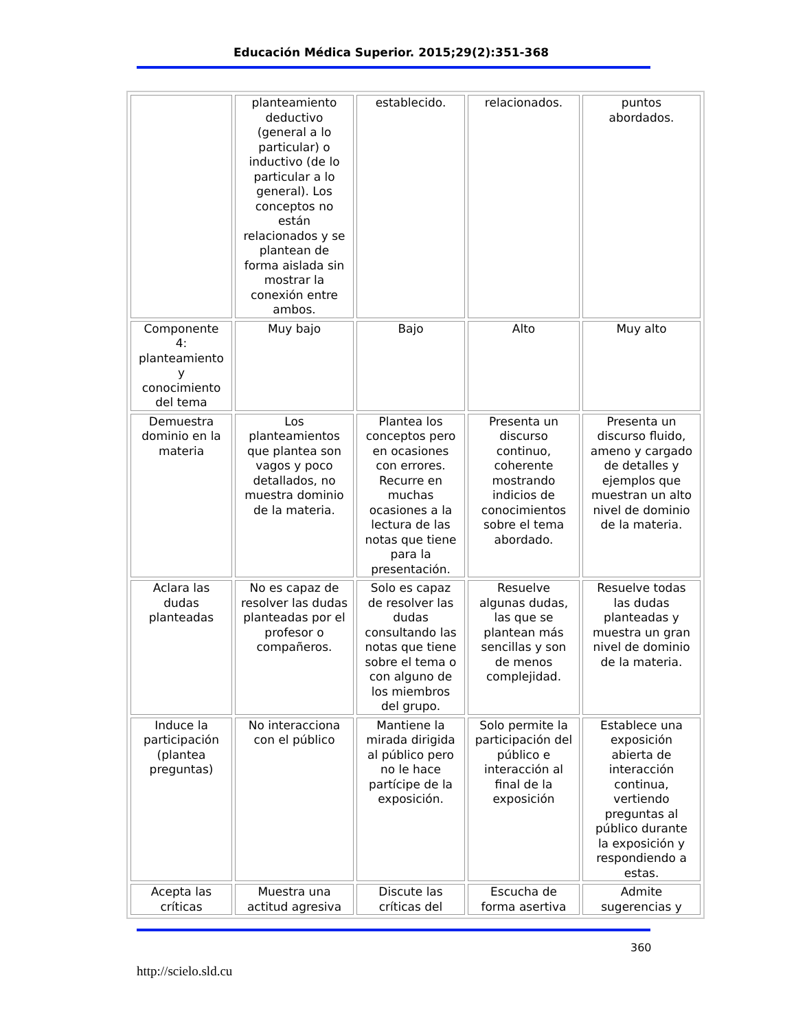Educación Médica Superior. 2015;29(2):351-368
| | planteamiento deductivo (general a lo particular) o inductivo (de lo particular a lo general). Los conceptos no están relacionados y se plantean de forma aislada sin mostrar la conexión entre ambos. | establecido. | relacionados. | puntos abordados. |
| Componente 4: planteamiento y conocimiento del tema | Muy bajo | Bajo | Alto | Muy alto |
| Demuestra dominio en la materia | Los planteamientos que plantea son vagos y poco detallados, no muestra dominio de la materia. | Plantea los conceptos pero en ocasiones con errores. Recurre en muchas ocasiones a la lectura de las notas que tiene para la presentación. | Presenta un discurso continuo, coherente mostrando indicios de conocimientos sobre el tema abordado. | Presenta un discurso fluido, ameno y cargado de detalles y ejemplos que muestran un alto nivel de dominio de la materia. |
| Aclara las dudas planteadas | No es capaz de resolver las dudas planteadas por el profesor o compañeros. | Solo es capaz de resolver las dudas consultando las notas que tiene sobre el tema o con alguno de los miembros del grupo. | Resuelve algunas dudas, las que se plantean más sencillas y son de menos complejidad. | Resuelve todas las dudas planteadas y muestra un gran nivel de dominio de la materia. |
| Induce la participación (plantea preguntas) | No interacciona con el público | Mantiene la mirada dirigida al público pero no le hace partícipe de la exposición. | Solo permite la participación del público e interacción al final de la exposición | Establece una exposición abierta de interacción continua, vertiendo preguntas al público durante la exposición y respondiendo a estas. |
| Acepta las críticas | Muestra una actitud agresiva | Discute las críticas del | Escucha de forma asertiva | Admite sugerencias y |
360
http://scielo.sld.cu